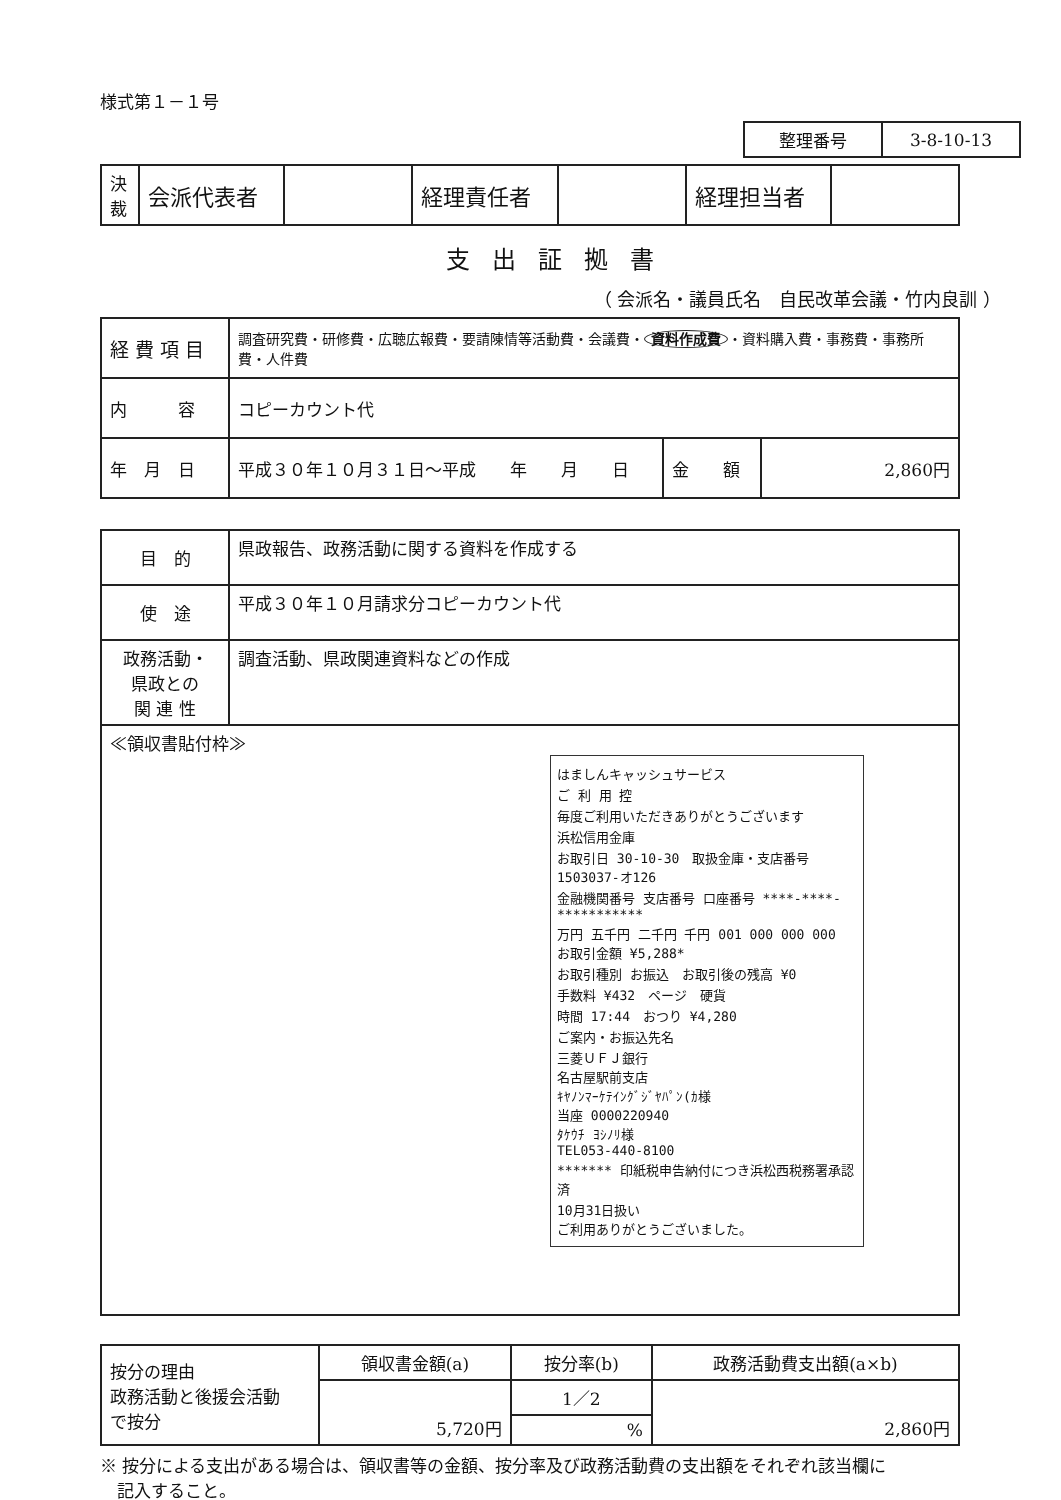様式第１－１号
| 整理番号 | 3-8-10-13 |
| 決 裁 | 会派代表者 | | 経理責任者 | | 経理担当者 | |
支出証拠書
（ 会派名・議員氏名　自民改革会議・竹内良訓 ）
| 経 費 項 目 | 調査研究費・研修費・広聴広報費・要請陳情等活動費・会議費・ 資料作成費 ・資料購入費・事務費・事務所費・人件費 | | |
| 内 容 | コピーカウント代 | | |
| 年 月 日 | 平成３０年１０月３１日～平成 年 月 日 | 金 額 | 2,860円 |
| 目 的 | 県政報告、政務活動に関する資料を作成する |
| 使 途 | 平成３０年１０月請求分コピーカウント代 |
| 政務活動・ 県政との 関 連 性 | 調査活動、県政関連資料などの作成 |
| ≪領収書貼付枠≫ はましんキャッシュサービス ご 利 用 控 毎度ご利用いただきありがとうございます 浜松信用金庫 お取引日 30-10-30 取扱金庫・支店番号 1503037-オ126 金融機関番号 支店番号 口座番号 ****-****-*********** 万円 五千円 二千円 千円 001 000 000 000 お取引金額 ¥5,288* お取引種別 お振込 お取引後の残高 ¥0 手数料 ¥432 ページ 硬貨 時間 17:44 おつり ¥4,280 ご案内・お振込先名 三菱ＵＦＪ銀行 名古屋駅前支店 ｷﾔﾉﾝﾏｰｹﾃｲﾝｸﾞｼﾞﾔﾊﾟﾝ(ｶ様 当座 0000220940 ﾀｹｳﾁ ﾖｼﾉﾘ様 TEL053-440-8100 ******* 印紙税申告納付につき浜松西税務署承認済 10月31日扱い ご利用ありがとうございました。 | |
| 按分の理由 政務活動と後援会活動 で按分 | 領収書金額(a) | 按分率(b) | 政務活動費支出額(a×b) |
| | 5,720円 | 1／2 | 2,860円 |
| | | % | |
※ 按分による支出がある場合は、領収書等の金額、按分率及び政務活動費の支出額をそれぞれ該当欄に
　記入すること。